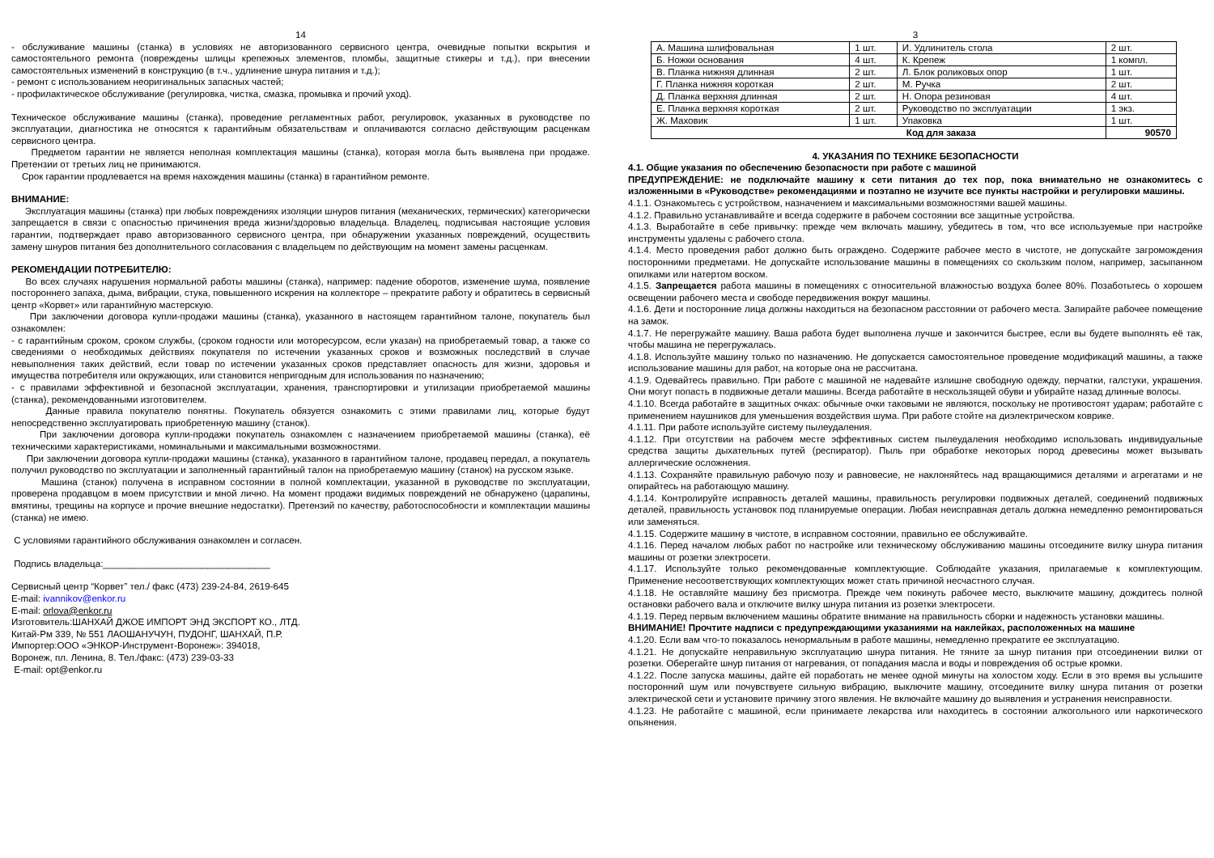14
- обслуживание машины (станка) в условиях не авторизованного сервисного центра, очевидные попытки вскрытия и самостоятельного ремонта (повреждены шлицы крепежных элементов, пломбы, защитные стикеры и т.д.), при внесении самостоятельных изменений в конструкцию (в т.ч., удлинение шнура питания и т.д.);
- ремонт с использованием неоригинальных запасных частей;
- профилактическое обслуживание (регулировка, чистка, смазка, промывка и прочий уход).
Техническое обслуживание машины (станка), проведение регламентных работ, регулировок, указанных в руководстве по эксплуатации, диагностика не относятся к гарантийным обязательствам и оплачиваются согласно действующим расценкам сервисного центра.
Предметом гарантии не является неполная комплектация машины (станка), которая могла быть выявлена при продаже. Претензии от третьих лиц не принимаются.
Срок гарантии продлевается на время нахождения машины (станка) в гарантийном ремонте.
ВНИМАНИЕ:
Эксплуатация машины (станка) при любых повреждениях изоляции шнуров питания (механических, термических) категорически запрещается в связи с опасностью причинения вреда жизни/здоровью владельца. Владелец, подписывая настоящие условия гарантии, подтверждает право авторизованного сервисного центра, при обнаружении указанных повреждений, осуществить замену шнуров питания без дополнительного согласования с владельцем по действующим на момент замены расценкам.
РЕКОМЕНДАЦИИ ПОТРЕБИТЕЛЮ:
Во всех случаях нарушения нормальной работы машины (станка), например: падение оборотов, изменение шума, появление постороннего запаха, дыма, вибрации, стука, повышенного искрения на коллекторе – прекратите работу и обратитесь в сервисный центр «Корвет» или гарантийную мастерскую.
При заключении договора купли-продажи машины (станка), указанного в настоящем гарантийном талоне, покупатель был ознакомлен:
- с гарантийным сроком, сроком службы, (сроком годности или моторесурсом, если указан) на приобретаемый товар, а также со сведениями о необходимых действиях покупателя по истечении указанных сроков и возможных последствий в случае невыполнения таких действий, если товар по истечении указанных сроков представляет опасность для жизни, здоровья и имущества потребителя или окружающих, или становится непригодным для использования по назначению;
- с правилами эффективной и безопасной эксплуатации, хранения, транспортировки и утилизации приобретаемой машины (станка), рекомендованными изготовителем.
Данные правила покупателю понятны. Покупатель обязуется ознакомить с этими правилами лиц, которые будут непосредственно эксплуатировать приобретенную машину (станок).
При заключении договора купли-продажи покупатель ознакомлен с назначением приобретаемой машины (станка), её техническими характеристиками, номинальными и максимальными возможностями.
При заключении договора купли-продажи машины (станка), указанного в гарантийном талоне, продавец передал, а покупатель получил руководство по эксплуатации и заполненный гарантийный талон на приобретаемую машину (станок) на русском языке.
Машина (станок) получена в исправном состоянии в полной комплектации, указанной в руководстве по эксплуатации, проверена продавцом в моем присутствии и мной лично. На момент продажи видимых повреждений не обнаружено (царапины, вмятины, трещины на корпусе и прочие внешние недостатки). Претензий по качеству, работоспособности и комплектации машины (станка) не имею.
С условиями гарантийного обслуживания ознакомлен и согласен.
Подпись владельца:________________________________
Сервисный центр “Корвет” тел./ факс (473) 239-24-84, 2619-645
E-mail: ivannikov@enkor.ru
E-mail: orlova@enkor.ru
Изготовитель:ШАНХАЙ ДЖОЕ ИМПОРТ ЭНД ЭКСПОРТ КО., ЛТД.
Китай-Рм 339, № 551 ЛАОШАНУЧУН, ПУДОНГ, ШАНХАЙ, П.Р.
Импортер:ООО «ЭНКОР-Инструмент-Воронеж»: 394018,
Воронеж, пл. Ленина, 8. Тел./факс: (473) 239-03-33
E-mail: opt@enkor.ru
3
| А. Машина шлифовальная | 1 шт. | И. Удлинитель стола | 2 шт. |
| Б. Ножки основания | 4 шт. | К. Крепеж | 1 компл. |
| В. Планка нижняя длинная | 2 шт. | Л. Блок роликовых опор | 1 шт. |
| Г. Планка нижняя короткая | 2 шт. | М. Ручка | 2 шт. |
| Д. Планка верхняя длинная | 2 шт. | Н. Опора резиновая | 4 шт. |
| Е. Планка верхняя короткая | 2 шт. | Руководство по эксплуатации | 1 экз. |
| Ж. Маховик | 1 шт. | Упаковка | 1 шт. |
| Код для заказа | | | 90570 |
4. УКАЗАНИЯ ПО ТЕХНИКЕ БЕЗОПАСНОСТИ
4.1. Общие указания по обеспечению безопасности при работе с машиной
ПРЕДУПРЕЖДЕНИЕ: не подключайте машину к сети питания до тех пор, пока внимательно не ознакомитесь с изложенными в «Руководстве» рекомендациями и поэтапно не изучите все пункты настройки и регулировки машины.
4.1.1. Ознакомьтесь с устройством, назначением и максимальными возможностями вашей машины.
4.1.2. Правильно устанавливайте и всегда содержите в рабочем состоянии все защитные устройства.
4.1.3. Выработайте в себе привычку: прежде чем включать машину, убедитесь в том, что все используемые при настройке инструменты удалены с рабочего стола.
4.1.4. Место проведения работ должно быть ограждено. Содержите рабочее место в чистоте, не допускайте загромождения посторонними предметами. Не допускайте использование машины в помещениях со скользким полом, например, засыпанном опилками или натертом воском.
4.1.5. Запрещается работа машины в помещениях с относительной влажностью воздуха более 80%. Позаботьтесь о хорошем освещении рабочего места и свободе передвижения вокруг машины.
4.1.6. Дети и посторонние лица должны находиться на безопасном расстоянии от рабочего места. Запирайте рабочее помещение на замок.
4.1.7. Не перегружайте машину. Ваша работа будет выполнена лучше и закончится быстрее, если вы будете выполнять её так, чтобы машина не перегружалась.
4.1.8. Используйте машину только по назначению. Не допускается самостоятельное проведение модификаций машины, а также использование машины для работ, на которые она не рассчитана.
4.1.9. Одевайтесь правильно. При работе с машиной не надевайте излишне свободную одежду, перчатки, галстуки, украшения. Они могут попасть в подвижные детали машины. Всегда работайте в нескользящей обуви и убирайте назад длинные волосы.
4.1.10. Всегда работайте в защитных очках: обычные очки таковыми не являются, поскольку не противостоят ударам; работайте с применением наушников для уменьшения воздействия шума. При работе стойте на диэлектрическом коврике.
4.1.11. При работе используйте систему пылеудаления.
4.1.12. При отсутствии на рабочем месте эффективных систем пылеудаления необходимо использовать индивидуальные средства защиты дыхательных путей (респиратор). Пыль при обработке некоторых пород древесины может вызывать аллергические осложнения.
4.1.13. Сохраняйте правильную рабочую позу и равновесие, не наклоняйтесь над вращающимися деталями и агрегатами и не опирайтесь на работающую машину.
4.1.14. Контролируйте исправность деталей машины, правильность регулировки подвижных деталей, соединений подвижных деталей, правильность установок под планируемые операции. Любая неисправная деталь должна немедленно ремонтироваться или заменяться.
4.1.15. Содержите машину в чистоте, в исправном состоянии, правильно ее обслуживайте.
4.1.16. Перед началом любых работ по настройке или техническому обслуживанию машины отсоедините вилку шнура питания машины от розетки электросети.
4.1.17. Используйте только рекомендованные комплектующие. Соблюдайте указания, прилагаемые к комплектующим. Применение несоответствующих комплектующих может стать причиной несчастного случая.
4.1.18. Не оставляйте машину без присмотра. Прежде чем покинуть рабочее место, выключите машину, дождитесь полной остановки рабочего вала и отключите вилку шнура питания из розетки электросети.
4.1.19. Перед первым включением машины обратите внимание на правильность сборки и надежность установки машины.
ВНИМАНИЕ! Прочтите надписи с предупреждающими указаниями на наклейках, расположенных на машине
4.1.20. Если вам что-то показалось ненормальным в работе машины, немедленно прекратите ее эксплуатацию.
4.1.21. Не допускайте неправильную эксплуатацию шнура питания. Не тяните за шнур питания при отсоединении вилки от розетки. Оберегайте шнур питания от нагревания, от попадания масла и воды и повреждения об острые кромки.
4.1.22. После запуска машины, дайте ей поработать не менее одной минуты на холостом ходу. Если в это время вы услышите посторонний шум или почувствуете сильную вибрацию, выключите машину, отсоедините вилку шнура питания от розетки электрической сети и установите причину этого явления. Не включайте машину до выявления и устранения неисправности.
4.1.23. Не работайте с машиной, если принимаете лекарства или находитесь в состоянии алкогольного или наркотического опьянения.